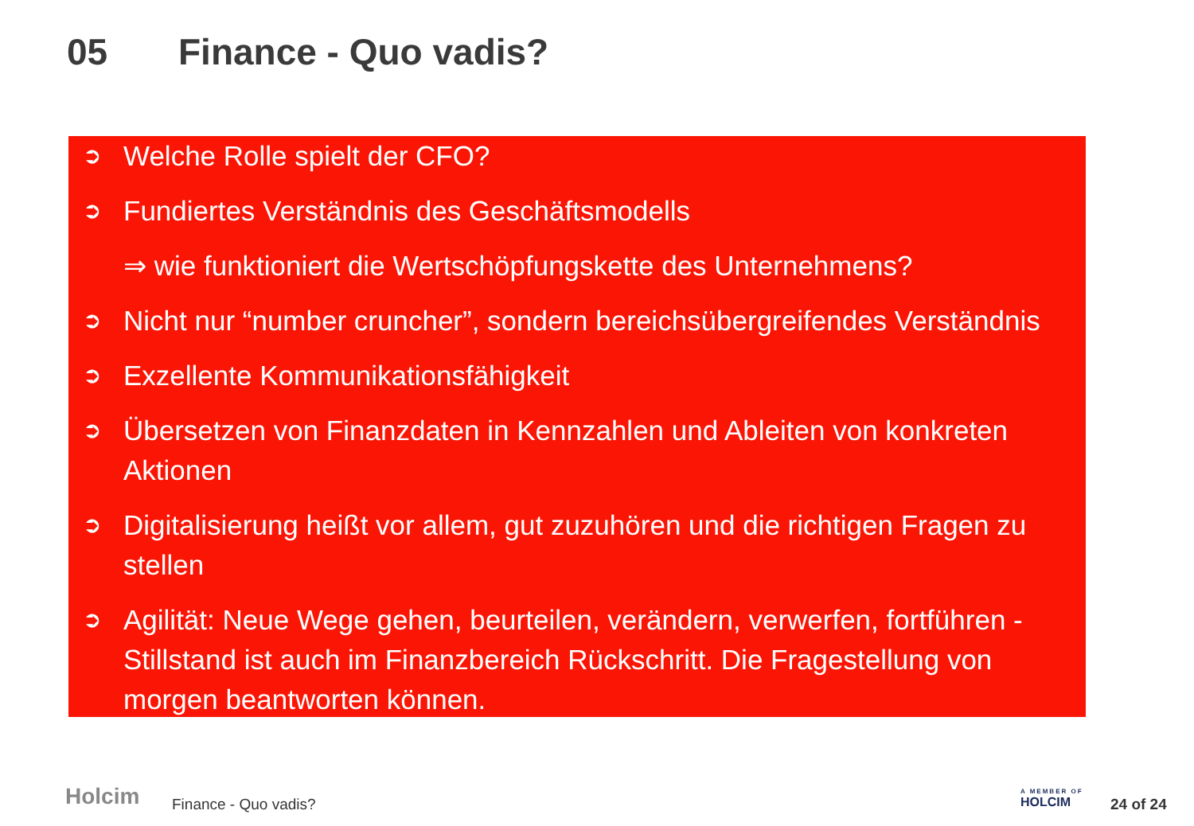05 Finance - Quo vadis?
➲ Welche Rolle spielt der CFO?
➲ Fundiertes Verständnis des Geschäftsmodells
⇒ wie funktioniert die Wertschöpfungskette des Unternehmens?
➲ Nicht nur “number cruncher”, sondern bereichsübergreifendes Verständnis
➲ Exzellente Kommunikationsfähigkeit
➲ Übersetzen von Finanzdaten in Kennzahlen und Ableiten von konkreten Aktionen
➲ Digitalisierung heißt vor allem, gut zuzuhören und die richtigen Fragen zu stellen
➲ Agilität: Neue Wege gehen, beurteilen, verändern, verwerfen, fortführen - Stillstand ist auch im Finanzbereich Rückschritt. Die Fragestellung von morgen beantworten können.
Holcim Finance - Quo vadis?
A MEMBER OF
HOLCIM
24 of 24